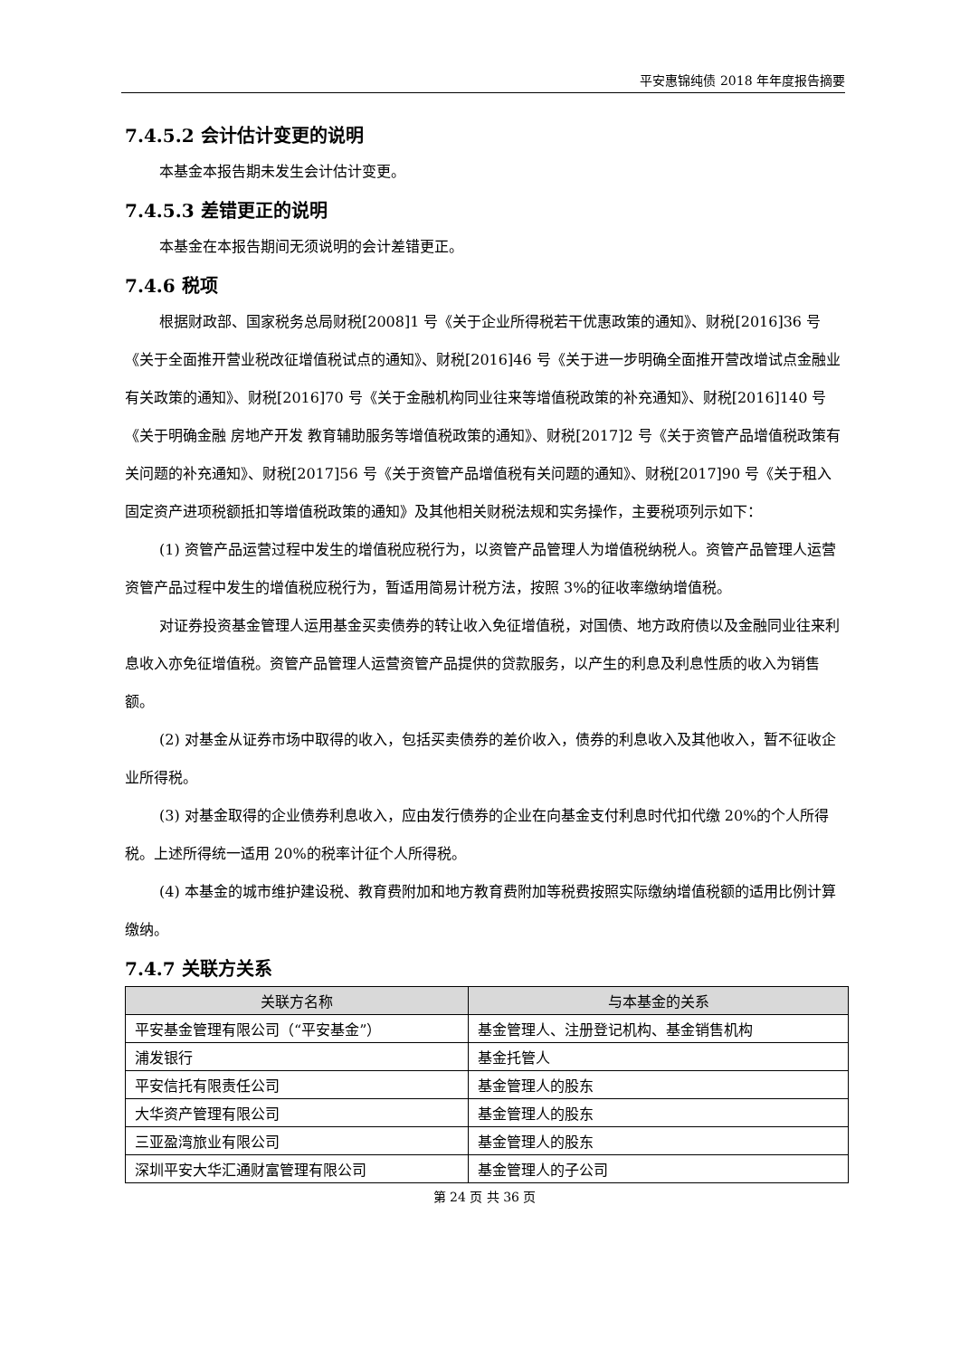平安惠锦纯债 2018 年年度报告摘要
7.4.5.2 会计估计变更的说明
本基金本报告期未发生会计估计变更。
7.4.5.3 差错更正的说明
本基金在本报告期间无须说明的会计差错更正。
7.4.6 税项
根据财政部、国家税务总局财税[2008]1 号《关于企业所得税若干优惠政策的通知》、财税[2016]36 号《关于全面推开营业税改征增值税试点的通知》、财税[2016]46 号《关于进一步明确全面推开营改增试点金融业有关政策的通知》、财税[2016]70 号《关于金融机构同业往来等增值税政策的补充通知》、财税[2016]140 号《关于明确金融 房地产开发 教育辅助服务等增值税政策的通知》、财税[2017]2 号《关于资管产品增值税政策有关问题的补充通知》、财税[2017]56 号《关于资管产品增值税有关问题的通知》、财税[2017]90 号《关于租入固定资产进项税额抵扣等增值税政策的通知》及其他相关财税法规和实务操作，主要税项列示如下：
(1) 资管产品运营过程中发生的增值税应税行为，以资管产品管理人为增值税纳税人。资管产品管理人运营资管产品过程中发生的增值税应税行为，暂适用简易计税方法，按照 3%的征收率缴纳增值税。
对证券投资基金管理人运用基金买卖债券的转让收入免征增值税，对国债、地方政府债以及金融同业往来利息收入亦免征增值税。资管产品管理人运营资管产品提供的贷款服务，以产生的利息及利息性质的收入为销售额。
(2) 对基金从证券市场中取得的收入，包括买卖债券的差价收入，债券的利息收入及其他收入，暂不征收企业所得税。
(3) 对基金取得的企业债券利息收入，应由发行债券的企业在向基金支付利息时代扣代缴 20%的个人所得税。上述所得统一适用 20%的税率计征个人所得税。
(4) 本基金的城市维护建设税、教育费附加和地方教育费附加等税费按照实际缴纳增值税额的适用比例计算缴纳。
7.4.7 关联方关系
| 关联方名称 | 与本基金的关系 |
| --- | --- |
| 平安基金管理有限公司（“平安基金”） | 基金管理人、注册登记机构、基金销售机构 |
| 浦发银行 | 基金托管人 |
| 平安信托有限责任公司 | 基金管理人的股东 |
| 大华资产管理有限公司 | 基金管理人的股东 |
| 三亚盈湾旅业有限公司 | 基金管理人的股东 |
| 深圳平安大华汇通财富管理有限公司 | 基金管理人的子公司 |
第 24 页 共 36 页